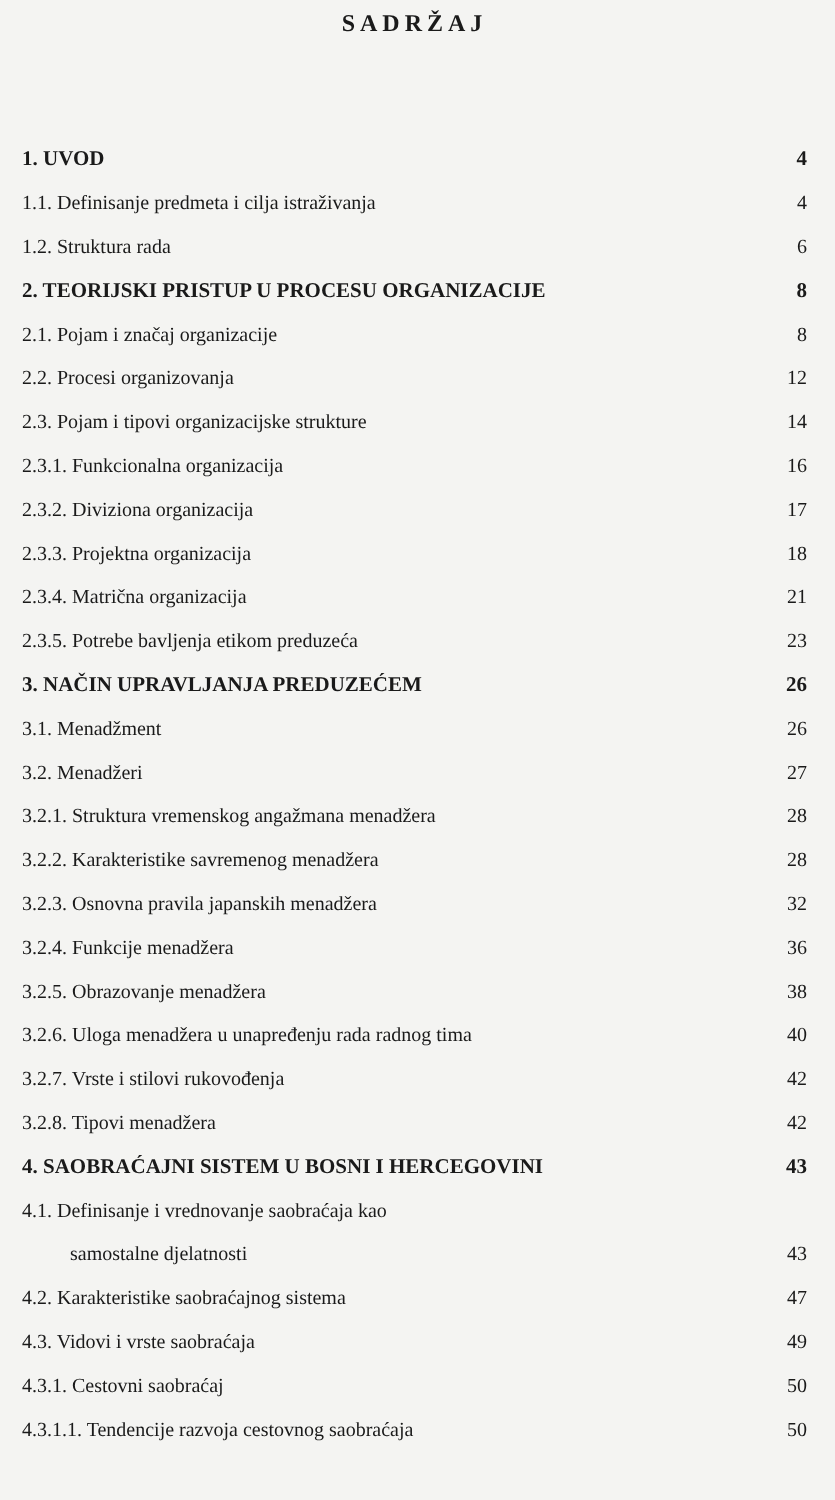SADRŽAJ
1. UVOD 4
1.1. Definisanje predmeta i cilja istraživanja 4
1.2. Struktura rada 6
2. TEORIJSKI PRISTUP U PROCESU ORGANIZACIJE 8
2.1. Pojam i značaj organizacije 8
2.2. Procesi organizovanja 12
2.3. Pojam i tipovi organizacijske strukture 14
2.3.1. Funkcionalna organizacija 16
2.3.2. Diviziona organizacija 17
2.3.3. Projektna organizacija 18
2.3.4. Matrična organizacija 21
2.3.5. Potrebe bavljenja etikom preduzeća 23
3. NAČIN UPRAVLJANJA PREDUZEĆEM 26
3.1. Menadžment 26
3.2. Menadžeri 27
3.2.1. Struktura vremenskog angažmana menadžera 28
3.2.2. Karakteristike savremenog menadžera 28
3.2.3. Osnovna pravila japanskih menadžera 32
3.2.4. Funkcije menadžera 36
3.2.5. Obrazovanje menadžera 38
3.2.6. Uloga menadžera u unapređenju rada radnog tima 40
3.2.7. Vrste i stilovi rukovođenja 42
3.2.8. Tipovi menadžera 42
4. SAOBRAĆAJNI SISTEM U BOSNI I HERCEGOVINI 43
4.1. Definisanje i vrednovanje saobraćaja kao
samostalne djelatnosti 43
4.2. Karakteristike saobraćajnog sistema 47
4.3. Vidovi i vrste saobraćaja 49
4.3.1. Cestovni saobraćaj 50
4.3.1.1. Tendencije razvoja cestovnog saobraćaja 50